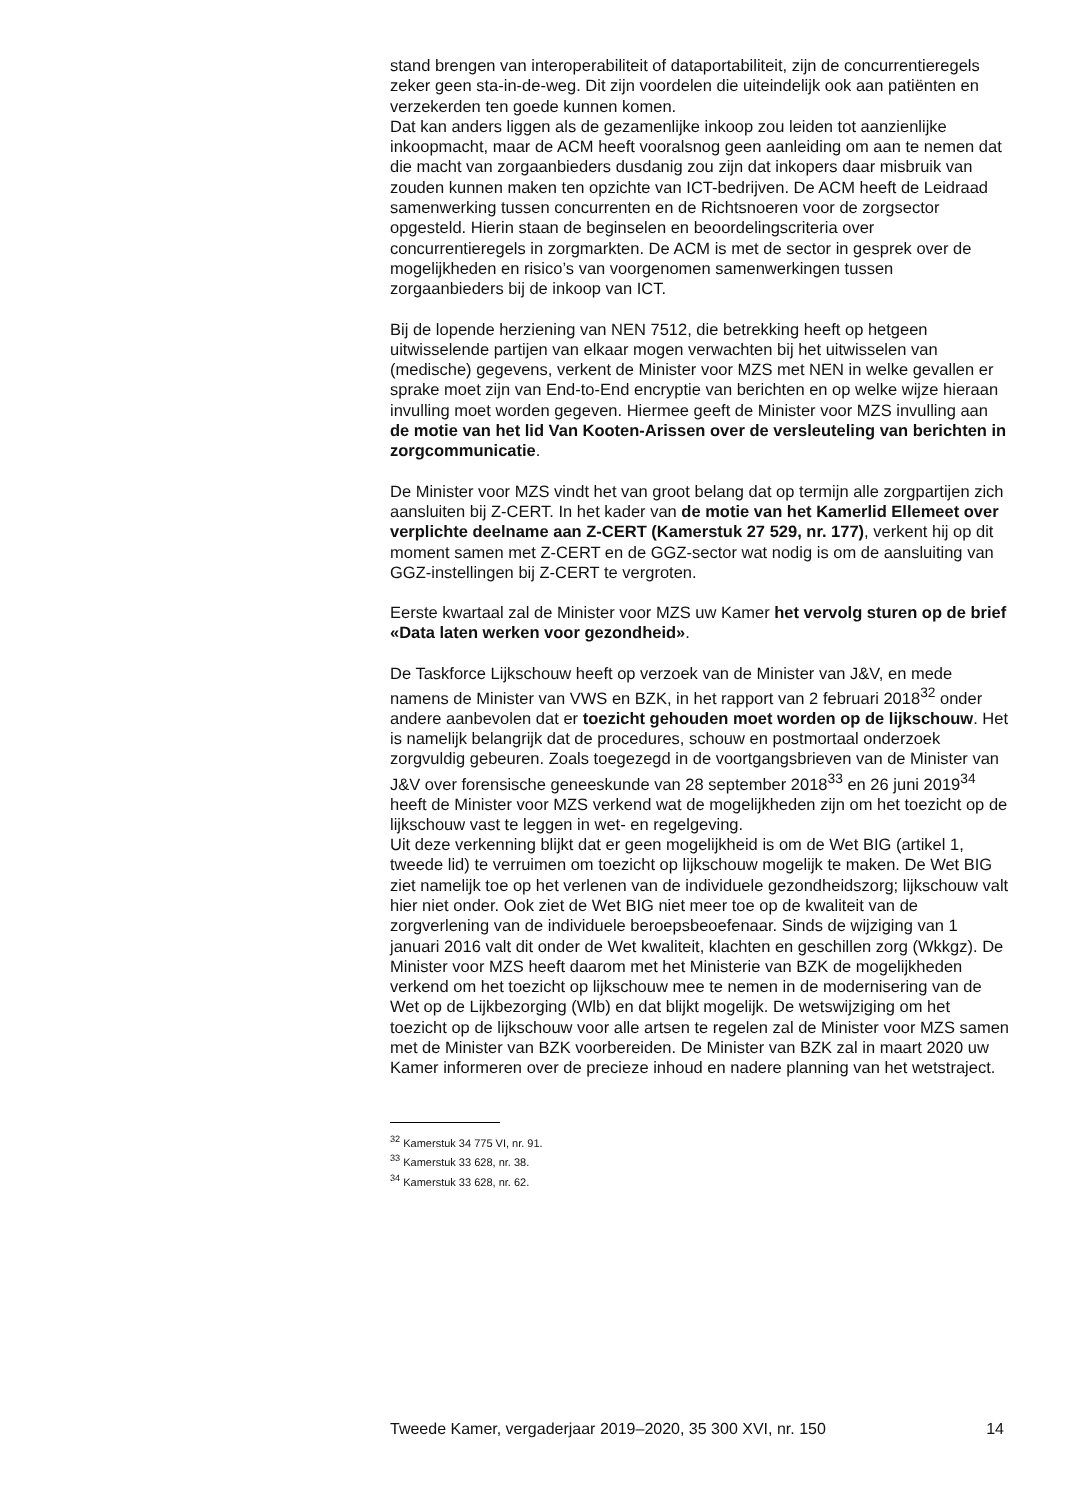stand brengen van interoperabiliteit of dataportabiliteit, zijn de concurren­tieregels zeker geen sta-in-de-weg. Dit zijn voordelen die uiteindelijk ook aan patiënten en verzekerden ten goede kunnen komen.
Dat kan anders liggen als de gezamenlijke inkoop zou leiden tot aanzien­lijke inkoopmacht, maar de ACM heeft vooralsnog geen aanleiding om aan te nemen dat die macht van zorgaanbieders dusdanig zou zijn dat inkopers daar misbruik van zouden kunnen maken ten opzichte van ICT-bedrijven. De ACM heeft de Leidraad samenwerking tussen concur­renten en de Richtsnoeren voor de zorgsector opgesteld. Hierin staan de beginselen en beoordelingscriteria over concurrentieregels in zorgmarkten. De ACM is met de sector in gesprek over de mogelijkheden en risico’s van voorgenomen samenwerkingen tussen zorgaanbieders bij de inkoop van ICT.
Bij de lopende herziening van NEN 7512, die betrekking heeft op hetgeen uitwisselende partijen van elkaar mogen verwachten bij het uitwisselen van (medische) gegevens, verkent de Minister voor MZS met NEN in welke gevallen er sprake moet zijn van End-to-End encryptie van berichten en op welke wijze hieraan invulling moet worden gegeven. Hiermee geeft de Minister voor MZS invulling aan de motie van het lid Van Kooten-Arissen over de versleuteling van berichten in zorgcommunicatie.
De Minister voor MZS vindt het van groot belang dat op termijn alle zorgpartijen zich aansluiten bij Z-CERT. In het kader van de motie van het Kamerlid Ellemeet over verplichte deelname aan Z-CERT (Kamerstuk 27 529, nr. 177), verkent hij op dit moment samen met Z-CERT en de GGZ-sector wat nodig is om de aansluiting van GGZ-instellingen bij Z-CERT te vergroten.
Eerste kwartaal zal de Minister voor MZS uw Kamer het vervolg sturen op de brief «Data laten werken voor gezondheid».
De Taskforce Lijkschouw heeft op verzoek van de Minister van J&V, en mede namens de Minister van VWS en BZK, in het rapport van 2 februari 2018<sup>32</sup> onder andere aanbevolen dat er toezicht gehouden moet worden op de lijkschouw. Het is namelijk belangrijk dat de procedures, schouw en postmortaal onderzoek zorgvuldig gebeuren. Zoals toegezegd in de voortgangsbrieven van de Minister van J&V over forensische geneeskunde van 28 september 2018<sup>33</sup> en 26 juni 2019<sup>34</sup> heeft de Minister voor MZS verkend wat de mogelijkheden zijn om het toezicht op de lijkschouw vast te leggen in wet- en regelgeving.
Uit deze verkenning blijkt dat er geen mogelijkheid is om de Wet BIG (artikel 1, tweede lid) te verruimen om toezicht op lijkschouw mogelijk te maken. De Wet BIG ziet namelijk toe op het verlenen van de individuele gezondheidszorg; lijkschouw valt hier niet onder. Ook ziet de Wet BIG niet meer toe op de kwaliteit van de zorgverlening van de individuele beroepsbeoefenaar. Sinds de wijziging van 1 januari 2016 valt dit onder de Wet kwaliteit, klachten en geschillen zorg (Wkkgz). De Minister voor MZS heeft daarom met het Ministerie van BZK de mogelijkheden verkend om het toezicht op lijkschouw mee te nemen in de modernisering van de Wet op de Lijkbezorging (Wlb) en dat blijkt mogelijk. De wetswijziging om het toezicht op de lijkschouw voor alle artsen te regelen zal de Minister voor MZS samen met de Minister van BZK voorbereiden. De Minister van BZK zal in maart 2020 uw Kamer informeren over de precieze inhoud en nadere planning van het wetstraject.
<sup>32</sup> Kamerstuk 34 775 VI, nr. 91.
<sup>33</sup> Kamerstuk 33 628, nr. 38.
<sup>34</sup> Kamerstuk 33 628, nr. 62.
Tweede Kamer, vergaderjaar 2019–2020, 35 300 XVI, nr. 150 14